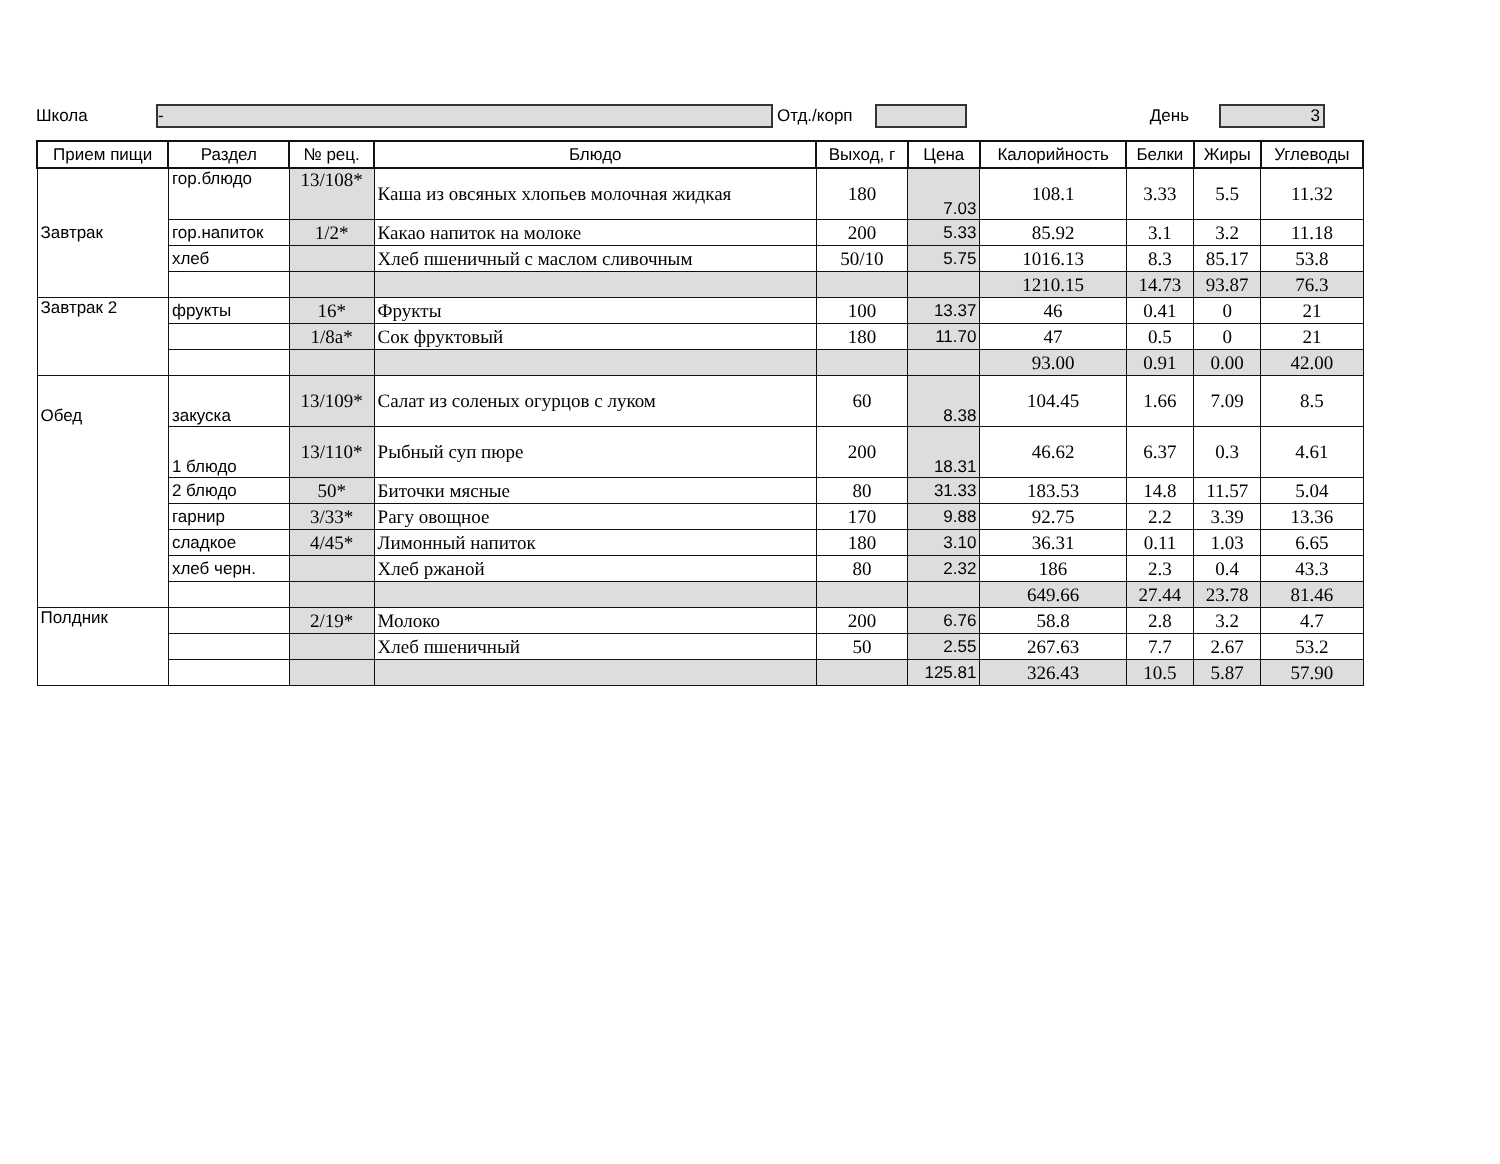Школа
-
Отд./корп День
3
| Прием пищи | Раздел | № рец. | Блюдо | Выход, г | Цена | Калорийность | Белки | Жиры | Углеводы |
| --- | --- | --- | --- | --- | --- | --- | --- | --- | --- |
| Завтрак | гор.блюдо | 13/108* | Каша из овсяных хлопьев молочная жидкая | 180 | 7.03 | 108.1 | 3.33 | 5.5 | 11.32 |
| | гор.напиток | 1/2* | Какао напиток на молоке | 200 | 5.33 | 85.92 | 3.1 | 3.2 | 11.18 |
| | хлеб | | Хлеб пшеничный с маслом сливочным | 50/10 | 5.75 | 1016.13 | 8.3 | 85.17 | 53.8 |
| | | | | | | 1210.15 | 14.73 | 93.87 | 76.3 |
| Завтрак 2 | фрукты | 16* | Фрукты | 100 | 13.37 | 46 | 0.41 | 0 | 21 |
| | | 1/8а* | Сок фруктовый | 180 | 11.70 | 47 | 0.5 | 0 | 21 |
| | | | | | | 93.00 | 0.91 | 0.00 | 42.00 |
| Обед | закуска | 13/109* | Салат из соленых огурцов с луком | 60 | 8.38 | 104.45 | 1.66 | 7.09 | 8.5 |
| | 1 блюдо | 13/110* | Рыбный суп пюре | 200 | 18.31 | 46.62 | 6.37 | 0.3 | 4.61 |
| | 2 блюдо | 50* | Биточки мясные | 80 | 31.33 | 183.53 | 14.8 | 11.57 | 5.04 |
| | гарнир | 3/33* | Рагу овощное | 170 | 9.88 | 92.75 | 2.2 | 3.39 | 13.36 |
| | сладкое | 4/45* | Лимонный напиток | 180 | 3.10 | 36.31 | 0.11 | 1.03 | 6.65 |
| | хлеб черн. | | Хлеб ржаной | 80 | 2.32 | 186 | 2.3 | 0.4 | 43.3 |
| | | | | | | 649.66 | 27.44 | 23.78 | 81.46 |
| Полдник | | 2/19* | Молоко | 200 | 6.76 | 58.8 | 2.8 | 3.2 | 4.7 |
| | | | Хлеб пшеничный | 50 | 2.55 | 267.63 | 7.7 | 2.67 | 53.2 |
| | | | | | 125.81 | 326.43 | 10.5 | 5.87 | 57.90 |